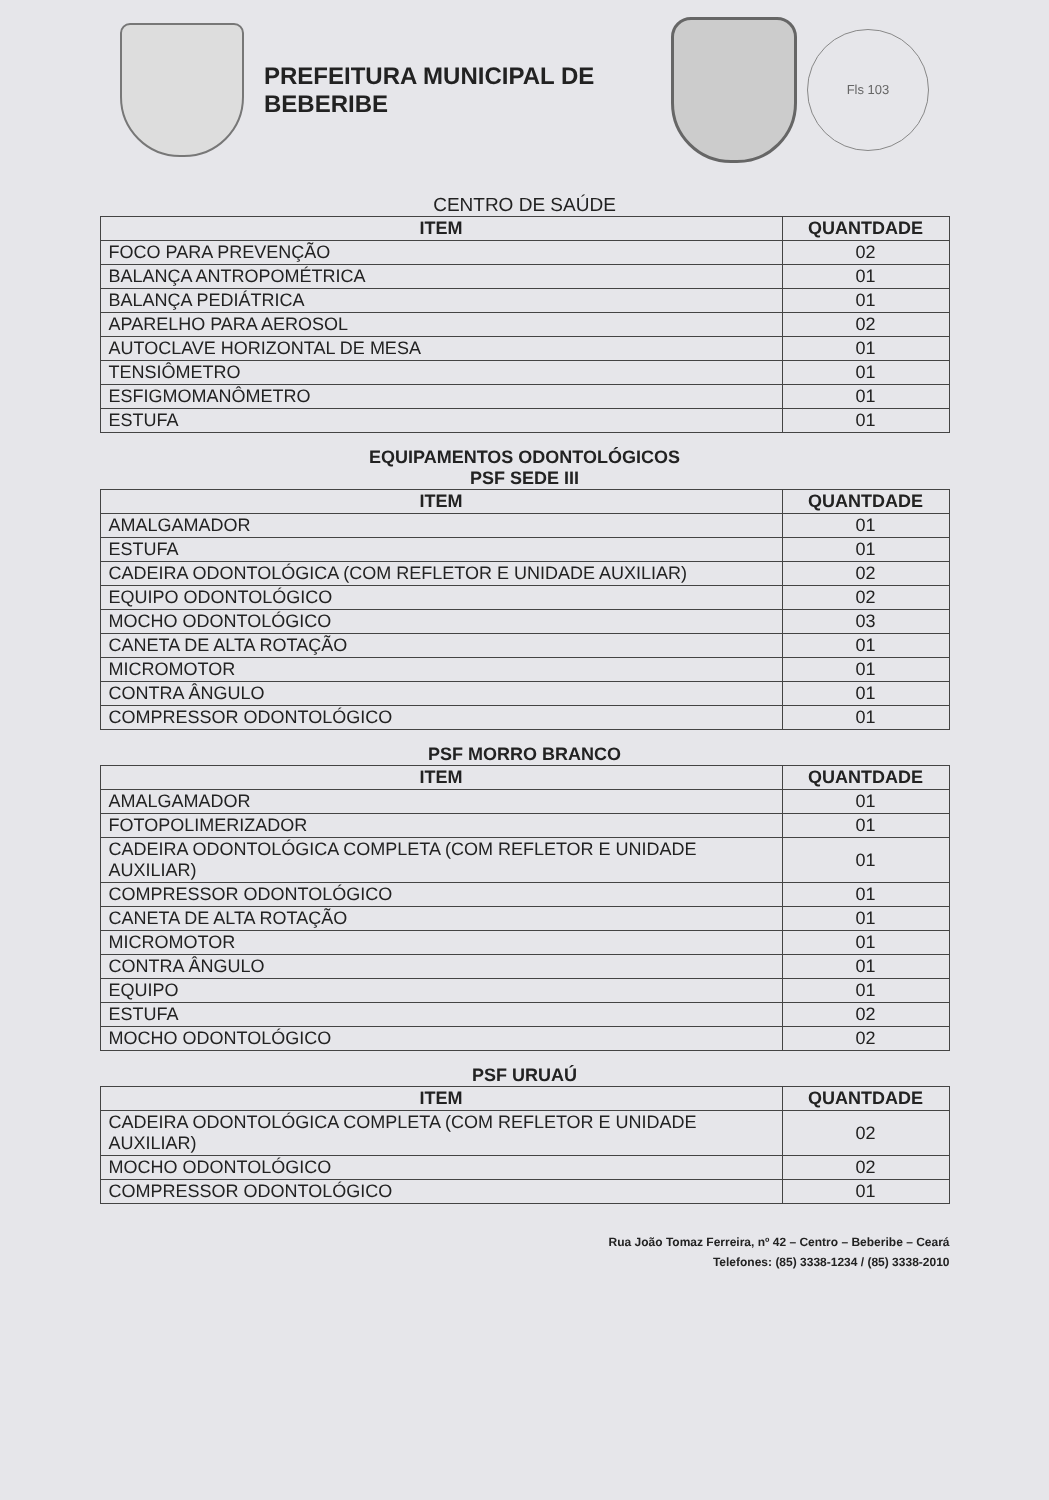PREFEITURA MUNICIPAL DE BEBERIBE
Fls 103
CENTRO DE SAÚDE
| ITEM | QUANTDADE |
| --- | --- |
| FOCO PARA PREVENÇÃO | 02 |
| BALANÇA ANTROPOMÉTRICA | 01 |
| BALANÇA PEDIÁTRICA | 01 |
| APARELHO PARA AEROSOL | 02 |
| AUTOCLAVE HORIZONTAL DE MESA | 01 |
| TENSIÔMETRO | 01 |
| ESFIGMOMANÔMETRO | 01 |
| ESTUFA | 01 |
EQUIPAMENTOS ODONTOLÓGICOS
PSF SEDE III
| ITEM | QUANTDADE |
| --- | --- |
| AMALGAMADOR | 01 |
| ESTUFA | 01 |
| CADEIRA ODONTOLÓGICA (COM REFLETOR E UNIDADE AUXILIAR) | 02 |
| EQUIPO ODONTOLÓGICO | 02 |
| MOCHO ODONTOLÓGICO | 03 |
| CANETA DE ALTA ROTAÇÃO | 01 |
| MICROMOTOR | 01 |
| CONTRA ÂNGULO | 01 |
| COMPRESSOR ODONTOLÓGICO | 01 |
PSF MORRO BRANCO
| ITEM | QUANTDADE |
| --- | --- |
| AMALGAMADOR | 01 |
| FOTOPOLIMERIZADOR | 01 |
| CADEIRA ODONTOLÓGICA COMPLETA (COM REFLETOR E UNIDADE AUXILIAR) | 01 |
| COMPRESSOR ODONTOLÓGICO | 01 |
| CANETA DE ALTA ROTAÇÃO | 01 |
| MICROMOTOR | 01 |
| CONTRA ÂNGULO | 01 |
| EQUIPO | 01 |
| ESTUFA | 02 |
| MOCHO ODONTOLÓGICO | 02 |
PSF URUAÚ
| ITEM | QUANTDADE |
| --- | --- |
| CADEIRA ODONTOLÓGICA COMPLETA (COM REFLETOR E UNIDADE AUXILIAR) | 02 |
| MOCHO ODONTOLÓGICO | 02 |
| COMPRESSOR ODONTOLÓGICO | 01 |
Rua João Tomaz Ferreira, nº 42 – Centro – Beberibe – Ceará
Telefones: (85) 3338-1234 / (85) 3338-2010